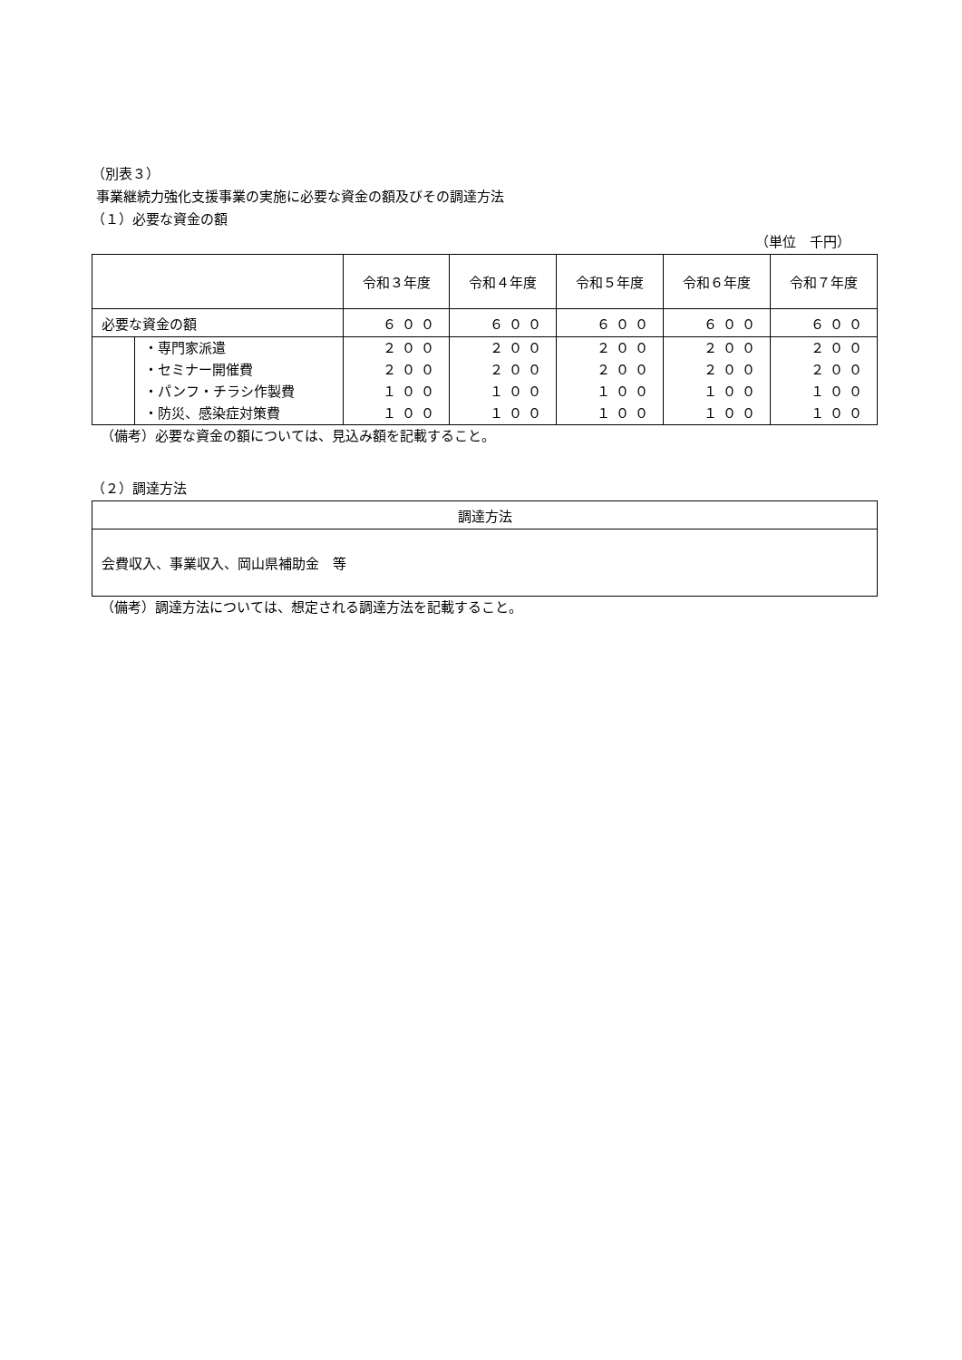（別表３）
事業継続力強化支援事業の実施に必要な資金の額及びその調達方法
（１）必要な資金の額
（単位　千円）
| | | 令和３年度 | 令和４年度 | 令和５年度 | 令和６年度 | 令和７年度 |
| --- | --- | --- | --- | --- | --- | --- |
| 必要な資金の額 | | ６００ | ６００ | ６００ | ６００ | ６００ |
| | ・専門家派遣 | ２００ | ２００ | ２００ | ２００ | ２００ |
| | ・セミナー開催費 | ２００ | ２００ | ２００ | ２００ | ２００ |
| | ・パンフ・チラシ作製費 | １００ | １００ | １００ | １００ | １００ |
| | ・防災、感染症対策費 | １００ | １００ | １００ | １００ | １００ |
（備考）必要な資金の額については、見込み額を記載すること。
（２）調達方法
| 調達方法 |
| --- |
| 会費収入、事業収入、岡山県補助金 等 |
（備考）調達方法については、想定される調達方法を記載すること。